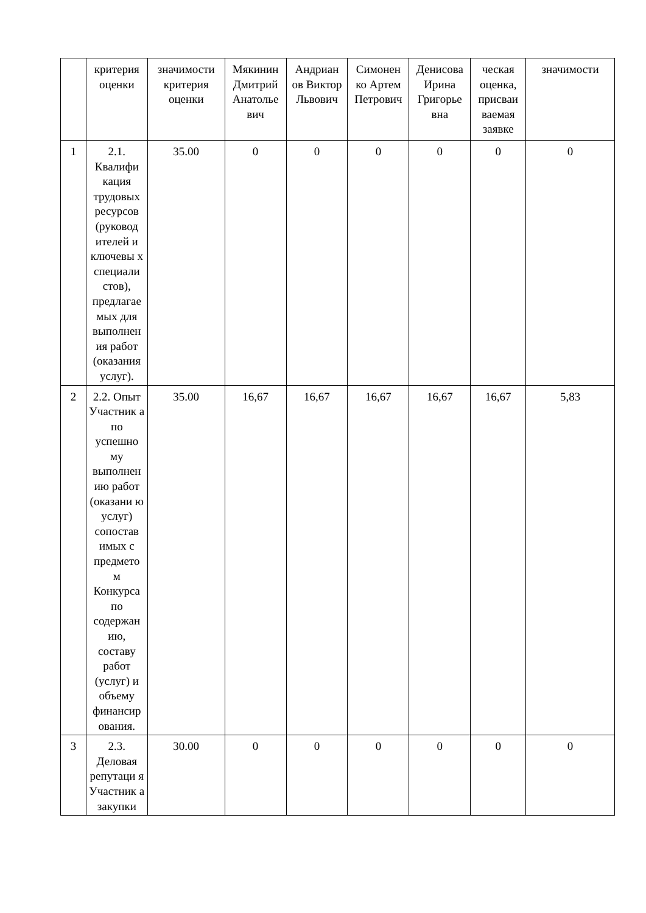| | критерия оценки | значимости критерия оценки | Мякинин Дмитрий Анатолье вич | Андриан ов Виктор Львович | Симонен ко Артем Петрович | Денисова Ирина Григорье вна | ческая оценка, присваи ваемая заявке | значимости |
| 1 | 2.1. Квалифи кация трудовых ресурсов (руковод ителей и ключевы х специали стов), предлагае мых для выполнен ия работ (оказания услуг). | 35.00 | 0 | 0 | 0 | 0 | 0 | 0 |
| 2 | 2.2. Опыт Участник а по успешно му выполнен ию работ (оказани ю услуг) сопостав имых с предмето м Конкурса по содержан ию, составу работ (услуг) и объему финансир ования. | 35.00 | 16,67 | 16,67 | 16,67 | 16,67 | 16,67 | 5,83 |
| 3 | 2.3. Деловая репутаци я Участник а закупки | 30.00 | 0 | 0 | 0 | 0 | 0 | 0 |